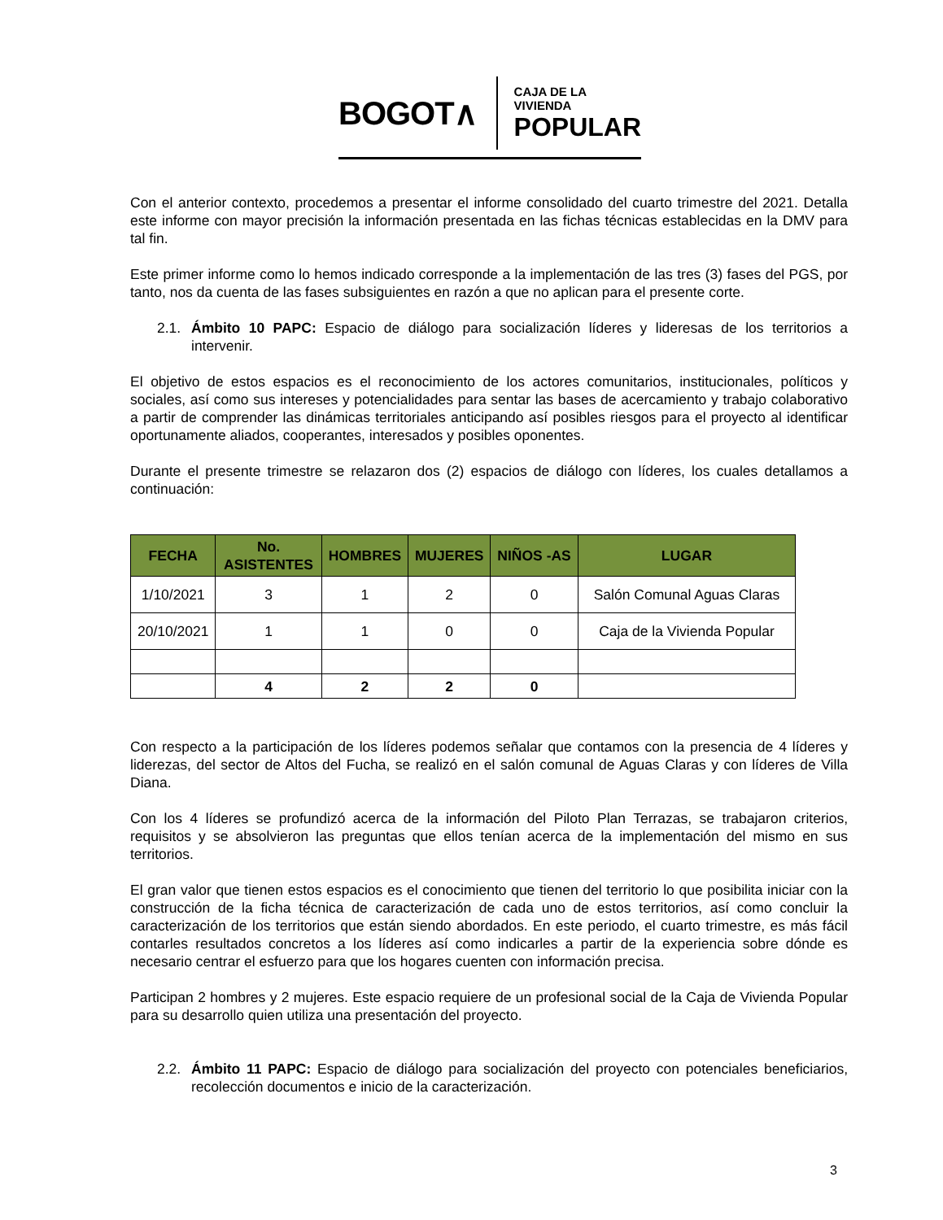BOGOT∧
CAJA DE LA VIVIENDA
POPULAR
Con el anterior contexto, procedemos a presentar el informe consolidado del cuarto trimestre del 2021. Detalla este informe con mayor precisión la información presentada en las fichas técnicas establecidas en la DMV para tal fin.
Este primer informe como lo hemos indicado corresponde a la implementación de las tres (3) fases del PGS, por tanto, nos da cuenta de las fases subsiguientes en razón a que no aplican para el presente corte.
2.1. Ámbito 10 PAPC: Espacio de diálogo para socialización líderes y lideresas de los territorios a intervenir.
El objetivo de estos espacios es el reconocimiento de los actores comunitarios, institucionales, políticos y sociales, así como sus intereses y potencialidades para sentar las bases de acercamiento y trabajo colaborativo a partir de comprender las dinámicas territoriales anticipando así posibles riesgos para el proyecto al identificar oportunamente aliados, cooperantes, interesados y posibles oponentes.
Durante el presente trimestre se relazaron dos (2) espacios de diálogo con líderes, los cuales detallamos a continuación:
| FECHA | No. ASISTENTES | HOMBRES | MUJERES | NIÑOS -AS | LUGAR |
| --- | --- | --- | --- | --- | --- |
| 1/10/2021 | 3 | 1 | 2 | 0 | Salón Comunal Aguas Claras |
| 20/10/2021 | 1 | 1 | 0 | 0 | Caja de la Vivienda Popular |
| | 4 | 2 | 2 | 0 | |
Con respecto a la participación de los líderes podemos señalar que contamos con la presencia de 4 líderes y liderezas, del sector de Altos del Fucha, se realizó en el salón comunal de Aguas Claras y con líderes de Villa Diana.
Con los 4 líderes se profundizó acerca de la información del Piloto Plan Terrazas, se trabajaron criterios, requisitos y se absolvieron las preguntas que ellos tenían acerca de la implementación del mismo en sus territorios.
El gran valor que tienen estos espacios es el conocimiento que tienen del territorio lo que posibilita iniciar con la construcción de la ficha técnica de caracterización de cada uno de estos territorios, así como concluir la caracterización de los territorios que están siendo abordados. En este periodo, el cuarto trimestre, es más fácil contarles resultados concretos a los líderes así como indicarles a partir de la experiencia sobre dónde es necesario centrar el esfuerzo para que los hogares cuenten con información precisa.
Participan 2 hombres y 2 mujeres. Este espacio requiere de un profesional social de la Caja de Vivienda Popular para su desarrollo quien utiliza una presentación del proyecto.
2.2. Ámbito 11 PAPC: Espacio de diálogo para socialización del proyecto con potenciales beneficiarios, recolección documentos e inicio de la caracterización.
3